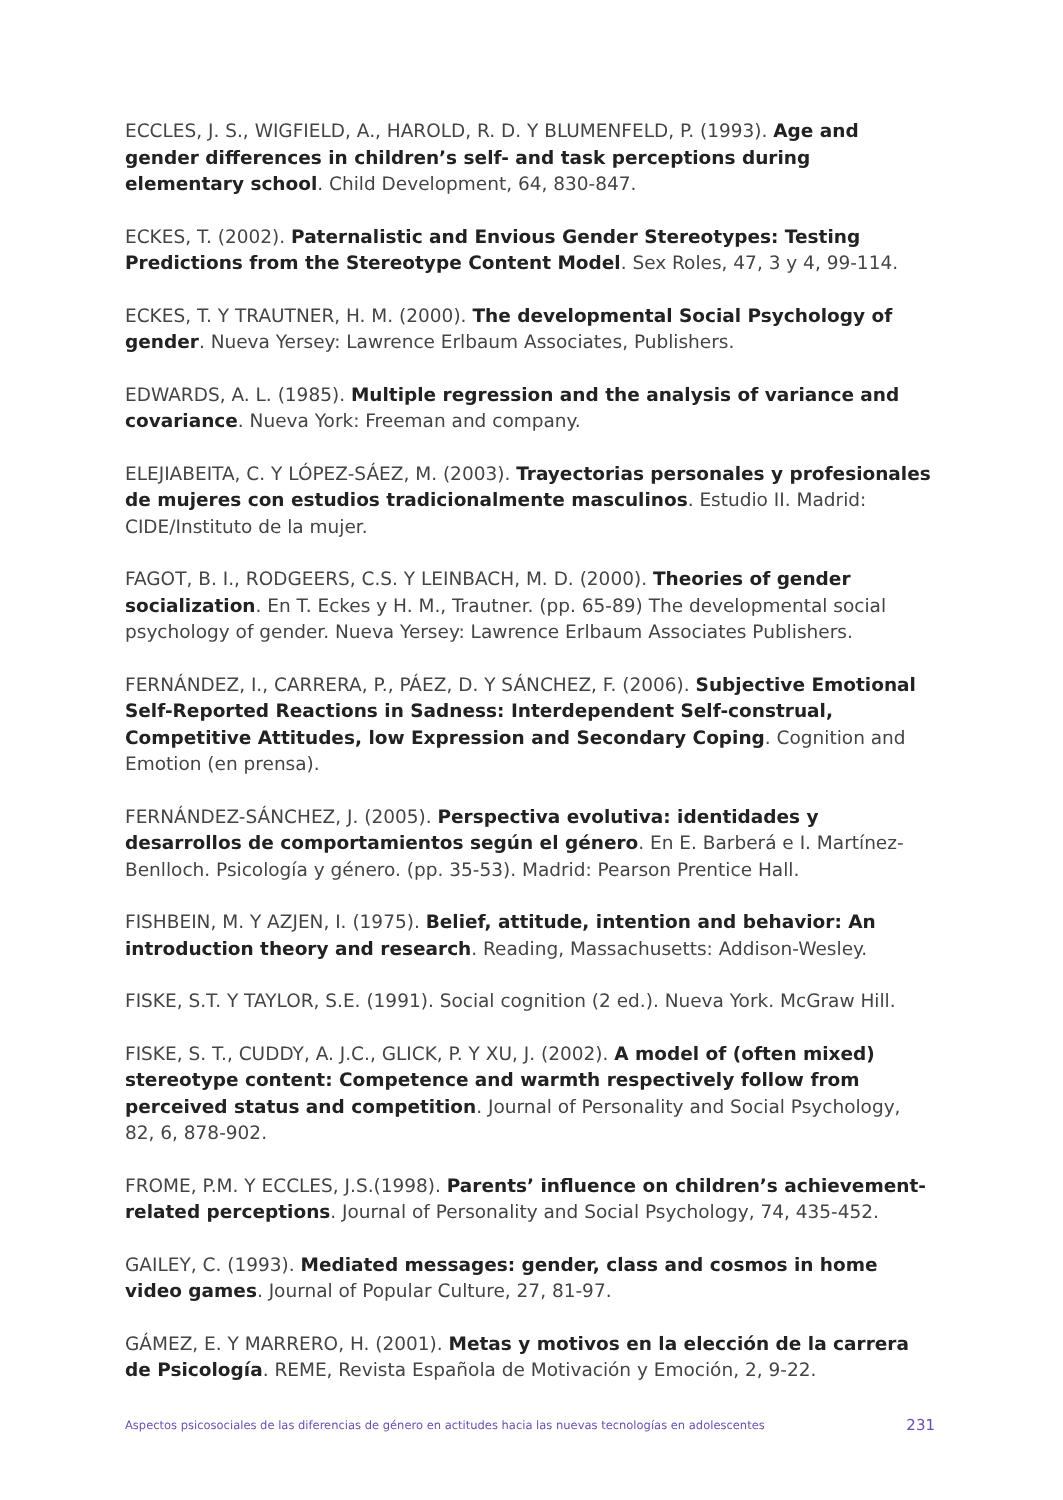ECCLES, J. S., WIGFIELD, A., HAROLD, R. D. Y BLUMENFELD, P. (1993). Age and gender differences in children’s self- and task perceptions during elementary school. Child Development, 64, 830-847.
ECKES, T. (2002). Paternalistic and Envious Gender Stereotypes: Testing Predictions from the Stereotype Content Model. Sex Roles, 47, 3 y 4, 99-114.
ECKES, T. Y TRAUTNER, H. M. (2000). The developmental Social Psychology of gender. Nueva Yersey: Lawrence Erlbaum Associates, Publishers.
EDWARDS, A. L. (1985). Multiple regression and the analysis of variance and covariance. Nueva York: Freeman and company.
ELEJIABEITA, C. Y LÓPEZ-SÁEZ, M. (2003). Trayectorias personales y profesionales de mujeres con estudios tradicionalmente masculinos. Estudio II. Madrid: CIDE/Instituto de la mujer.
FAGOT, B. I., RODGEERS, C.S. Y LEINBACH, M. D. (2000). Theories of gender socialization. En T. Eckes y H. M., Trautner. (pp. 65-89) The developmental social psychology of gender. Nueva Yersey: Lawrence Erlbaum Associates Publishers.
FERNÁNDEZ, I., CARRERA, P., PÁEZ, D. Y SÁNCHEZ, F. (2006). Subjective Emotional Self-Reported Reactions in Sadness: Interdependent Self-construal, Competitive Attitudes, low Expression and Secondary Coping. Cognition and Emotion (en prensa).
FERNÁNDEZ-SÁNCHEZ, J. (2005). Perspectiva evolutiva: identidades y desarrollos de comportamientos según el género. En E. Barberá e I. Martínez-Benlloch. Psicología y género. (pp. 35-53). Madrid: Pearson Prentice Hall.
FISHBEIN, M. Y AZJEN, I. (1975). Belief, attitude, intention and behavior: An introduction theory and research. Reading, Massachusetts: Addison-Wesley.
FISKE, S.T. Y TAYLOR, S.E. (1991). Social cognition (2 ed.). Nueva York. McGraw Hill.
FISKE, S. T., CUDDY, A. J.C., GLICK, P. Y XU, J. (2002). A model of (often mixed) stereotype content: Competence and warmth respectively follow from perceived status and competition. Journal of Personality and Social Psychology, 82, 6, 878-902.
FROME, P.M. Y ECCLES, J.S.(1998). Parents’ influence on children’s achievement-related perceptions. Journal of Personality and Social Psychology, 74, 435-452.
GAILEY, C. (1993). Mediated messages: gender, class and cosmos in home video games. Journal of Popular Culture, 27, 81-97.
GÁMEZ, E. Y MARRERO, H. (2001). Metas y motivos en la elección de la carrera de Psicología. REME, Revista Española de Motivación y Emoción, 2, 9-22.
Aspectos psicosociales de las diferencias de género en actitudes hacia las nuevas tecnologías en adolescentes 231